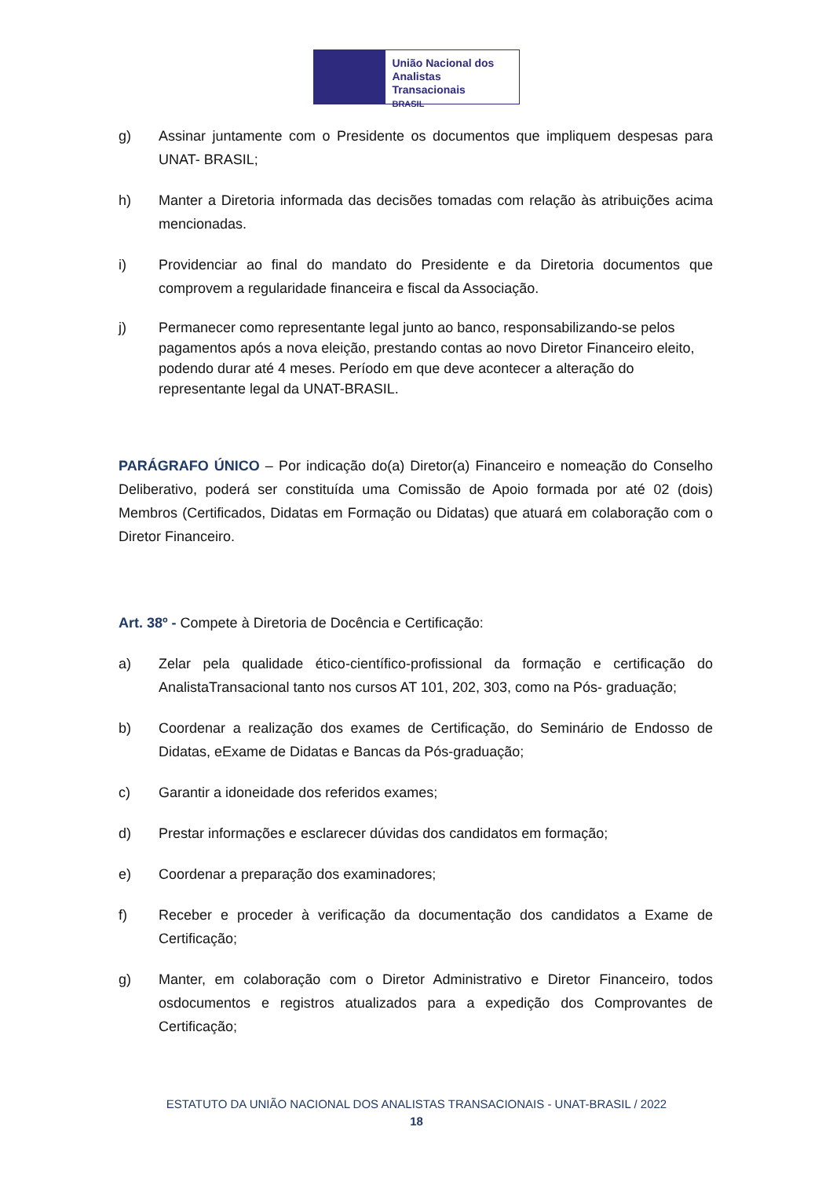União Nacional dos
Analistas Transacionais
BRASIL
g) Assinar juntamente com o Presidente os documentos que impliquem despesas para UNAT- BRASIL;
h) Manter a Diretoria informada das decisões tomadas com relação às atribuições acima mencionadas.
i) Providenciar ao final do mandato do Presidente e da Diretoria documentos que comprovem a regularidade financeira e fiscal da Associação.
j) Permanecer como representante legal junto ao banco, responsabilizando-se pelos pagamentos após a nova eleição, prestando contas ao novo Diretor Financeiro eleito, podendo durar até 4 meses. Período em que deve acontecer a alteração do representante legal da UNAT-BRASIL.
PARÁGRAFO ÚNICO – Por indicação do(a) Diretor(a) Financeiro e nomeação do Conselho Deliberativo, poderá ser constituída uma Comissão de Apoio formada por até 02 (dois) Membros (Certificados, Didatas em Formação ou Didatas) que atuará em colaboração com o Diretor Financeiro.
Art. 38º - Compete à Diretoria de Docência e Certificação:
a) Zelar pela qualidade ético-científico-profissional da formação e certificação do AnalistaTransacional tanto nos cursos AT 101, 202, 303, como na Pós- graduação;
b) Coordenar a realização dos exames de Certificação, do Seminário de Endosso de Didatas, eExame de Didatas e Bancas da Pós-graduação;
c) Garantir a idoneidade dos referidos exames;
d) Prestar informações e esclarecer dúvidas dos candidatos em formação;
e) Coordenar a preparação dos examinadores;
f) Receber e proceder à verificação da documentação dos candidatos a Exame de Certificação;
g) Manter, em colaboração com o Diretor Administrativo e Diretor Financeiro, todos osdocumentos e registros atualizados para a expedição dos Comprovantes de Certificação;
ESTATUTO DA UNIÃO NACIONAL DOS ANALISTAS TRANSACIONAIS - UNAT-BRASIL / 2022
18